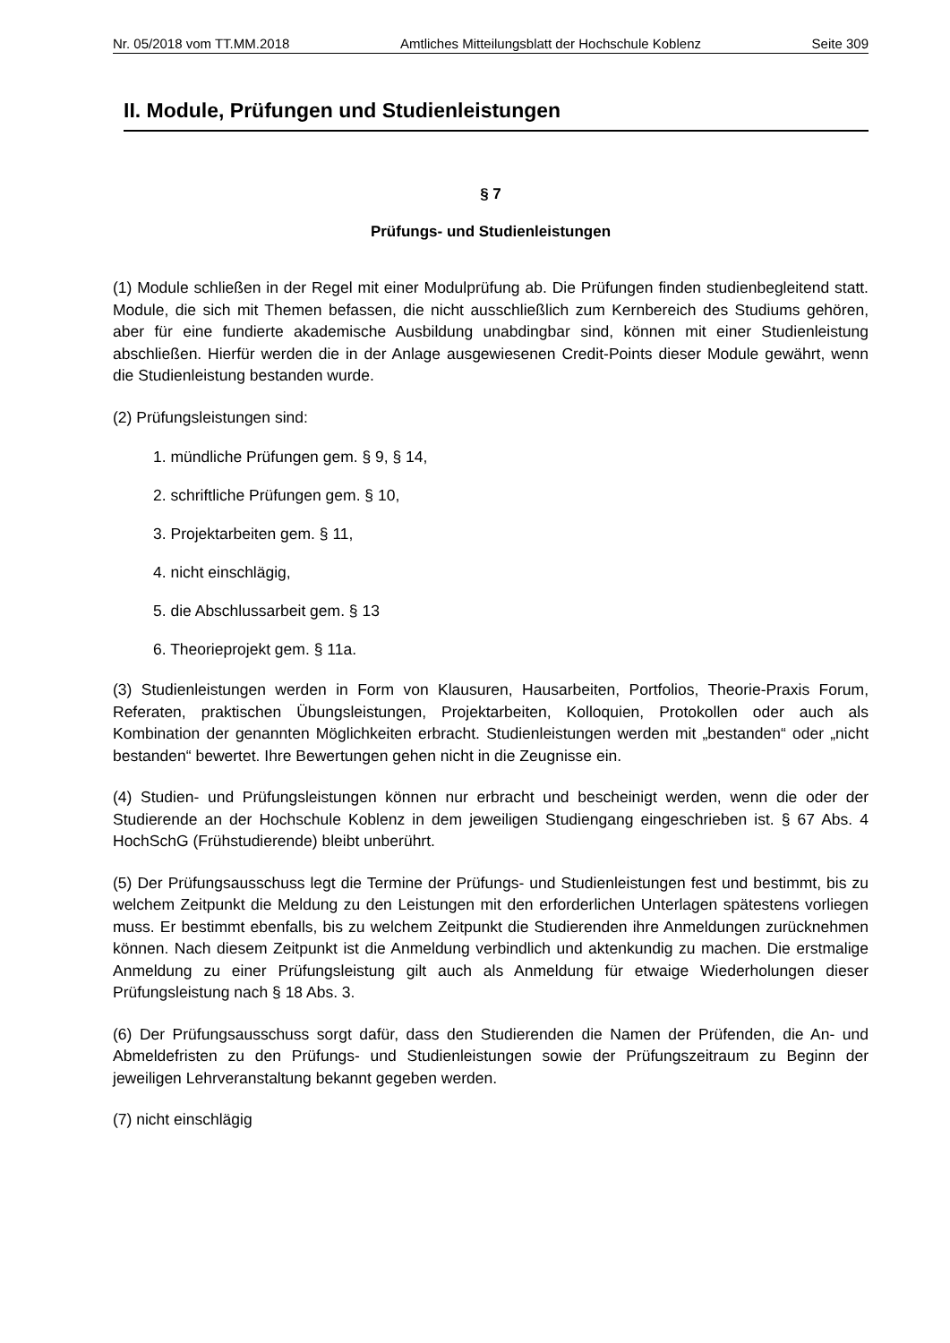Nr. 05/2018 vom TT.MM.2018 Amtliches Mitteilungsblatt der Hochschule Koblenz Seite 309
II. Module, Prüfungen und Studienleistungen
§ 7
Prüfungs- und Studienleistungen
(1) Module schließen in der Regel mit einer Modulprüfung ab. Die Prüfungen finden studienbegleitend statt. Module, die sich mit Themen befassen, die nicht ausschließlich zum Kernbereich des Studiums gehören, aber für eine fundierte akademische Ausbildung unabdingbar sind, können mit einer Studienleistung abschließen. Hierfür werden die in der Anlage ausgewiesenen Credit-Points dieser Module gewährt, wenn die Studienleistung bestanden wurde.
(2) Prüfungsleistungen sind:
1. mündliche Prüfungen gem. § 9, § 14,
2. schriftliche Prüfungen gem. § 10,
3. Projektarbeiten gem. § 11,
4. nicht einschlägig,
5. die Abschlussarbeit gem. § 13
6. Theorieprojekt gem. § 11a.
(3) Studienleistungen werden in Form von Klausuren, Hausarbeiten, Portfolios, Theorie-Praxis Forum, Referaten, praktischen Übungsleistungen, Projektarbeiten, Kolloquien, Protokollen oder auch als Kombination der genannten Möglichkeiten erbracht. Studienleistungen werden mit „bestanden“ oder „nicht bestanden“ bewertet. Ihre Bewertungen gehen nicht in die Zeugnisse ein.
(4) Studien- und Prüfungsleistungen können nur erbracht und bescheinigt werden, wenn die oder der Studierende an der Hochschule Koblenz in dem jeweiligen Studiengang eingeschrieben ist. § 67 Abs. 4 HochSchG (Frühstudierende) bleibt unberührt.
(5) Der Prüfungsausschuss legt die Termine der Prüfungs- und Studienleistungen fest und bestimmt, bis zu welchem Zeitpunkt die Meldung zu den Leistungen mit den erforderlichen Unterlagen spätestens vorliegen muss. Er bestimmt ebenfalls, bis zu welchem Zeitpunkt die Studierenden ihre Anmeldungen zurücknehmen können. Nach diesem Zeitpunkt ist die Anmeldung verbindlich und aktenkundig zu machen. Die erstmalige Anmeldung zu einer Prüfungsleistung gilt auch als Anmeldung für etwaige Wiederholungen dieser Prüfungsleistung nach § 18 Abs. 3.
(6) Der Prüfungsausschuss sorgt dafür, dass den Studierenden die Namen der Prüfenden, die An- und Abmeldefristen zu den Prüfungs- und Studienleistungen sowie der Prüfungszeitraum zu Beginn der jeweiligen Lehrveranstaltung bekannt gegeben werden.
(7) nicht einschlägig